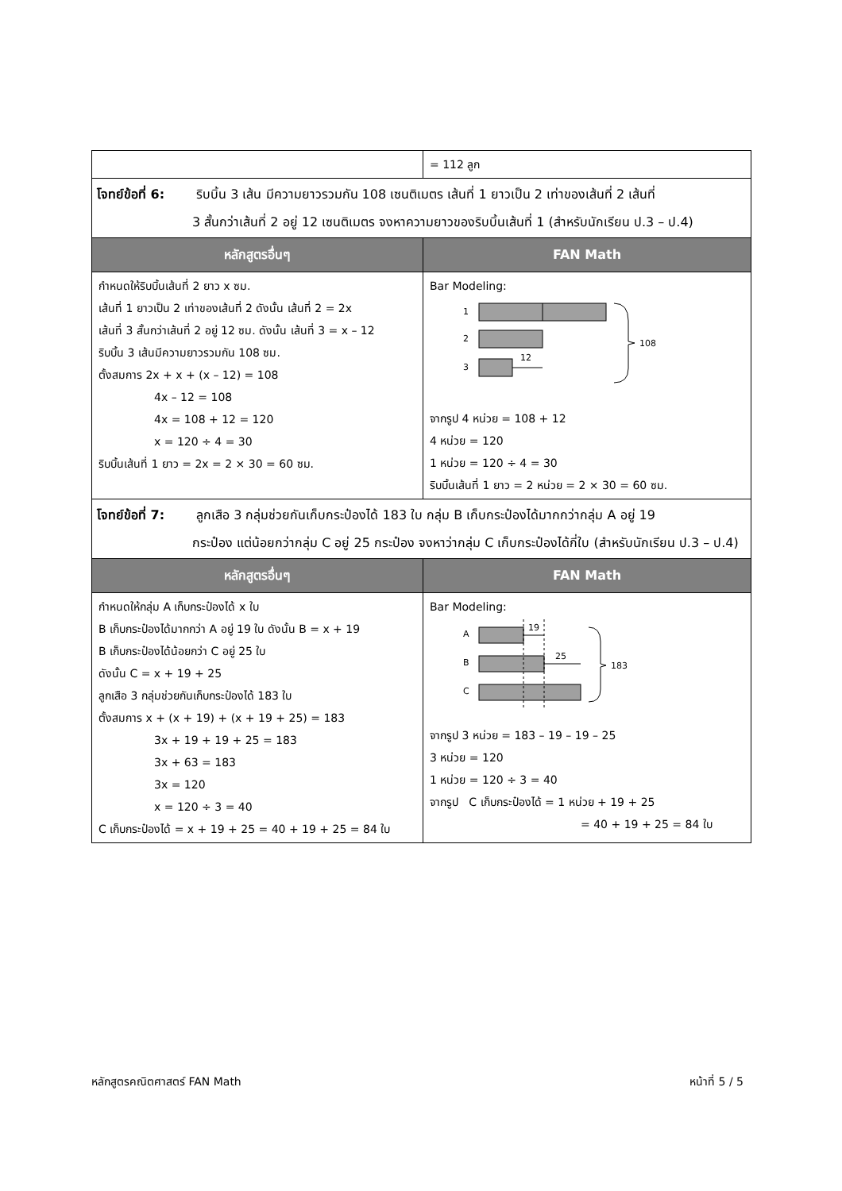| | = 112 ลูก |
| โจทย์ข้อที่ 6: ริบบิ้น 3 เส้น มีความยาวรวมกัน 108 เซนติเมตร เส้นที่ 1 ยาวเป็น 2 เท่าของเส้นที่ 2 เส้นที่ 3 สั้นกว่าเส้นที่ 2 อยู่ 12 เซนติเมตร จงหาความยาวของริบบิ้นเส้นที่ 1 (สำหรับนักเรียน ป.3 – ป.4) | |
| หลักสูตรอื่นๆ | FAN Math |
| กำหนดให้ริบบิ้นเส้นที่ 2 ยาว x ซม. เส้นที่ 1 ยาวเป็น 2 เท่าของเส้นที่ 2 ดังนั้น เส้นที่ 2 = 2x เส้นที่ 3 สั้นกว่าเส้นที่ 2 อยู่ 12 ซม. ดังนั้น เส้นที่ 3 = x – 12 ริบบิ้น 3 เส้นมีความยาวรวมกัน 108 ซม. ตั้งสมการ 2x + x + (x – 12) = 108 4x – 12 = 108 4x = 108 + 12 = 120 x = 120 ÷ 4 = 30 ริบบิ้นเส้นที่ 1 ยาว = 2x = 2 × 30 = 60 ซม. | Bar Modeling: 1 2 3 12 108 จากรูป 4 หน่วย = 108 + 12 4 หน่วย = 120 1 หน่วย = 120 ÷ 4 = 30 ริบบิ้นเส้นที่ 1 ยาว = 2 หน่วย = 2 × 30 = 60 ซม. |
| โจทย์ข้อที่ 7: ลูกเสือ 3 กลุ่มช่วยกันเก็บกระป๋องได้ 183 ใบ กลุ่ม B เก็บกระป๋องได้มากกว่ากลุ่ม A อยู่ 19 กระป๋อง แต่น้อยกว่ากลุ่ม C อยู่ 25 กระป๋อง จงหาว่ากลุ่ม C เก็บกระป๋องได้กี่ใบ (สำหรับนักเรียน ป.3 – ป.4) | |
| หลักสูตรอื่นๆ | FAN Math |
| กำหนดให้กลุ่ม A เก็บกระป๋องได้ x ใบ B เก็บกระป๋องได้มากกว่า A อยู่ 19 ใบ ดังนั้น B = x + 19 B เก็บกระป๋องได้น้อยกว่า C อยู่ 25 ใบ ดังนั้น C = x + 19 + 25 ลูกเสือ 3 กลุ่มช่วยกันเก็บกระป๋องได้ 183 ใบ ตั้งสมการ x + (x + 19) + (x + 19 + 25) = 183 3x + 19 + 19 + 25 = 183 3x + 63 = 183 3x = 120 x = 120 ÷ 3 = 40 C เก็บกระป๋องได้ = x + 19 + 25 = 40 + 19 + 25 = 84 ใบ | Bar Modeling: A B C 19 25 183 จากรูป 3 หน่วย = 183 – 19 – 19 – 25 3 หน่วย = 120 1 หน่วย = 120 ÷ 3 = 40 จากรูป C เก็บกระป๋องได้ = 1 หน่วย + 19 + 25 = 40 + 19 + 25 = 84 ใบ |
หลักสูตรคณิตศาสตร์ FAN Math หน้าที่ 5 / 5